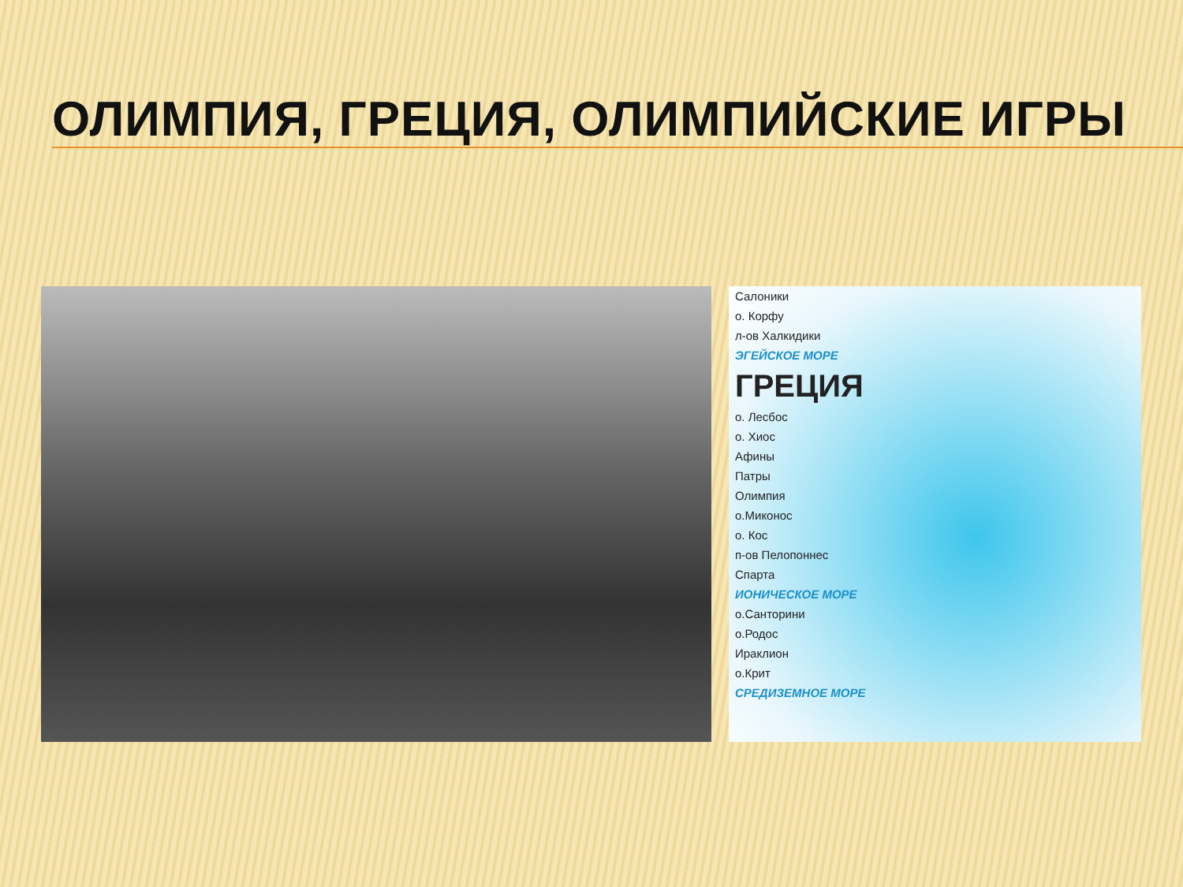ОЛИМПИЯ, ГРЕЦИЯ, ОЛИМПИЙСКИЕ ИГРЫ
Салоники
о. Корфу
л-ов Халкидики
ЭГЕЙСКОЕ МОРЕ
ГРЕЦИЯ
о. Лесбос
о. Хиос
Афины
Патры
Олимпия
о.Миконос
о. Кос
п-ов Пелопоннес
Спарта
ИОНИЧЕСКОЕ МОРЕ
о.Санторини
о.Родос
Ираклион
о.Крит
СРЕДИЗЕМНОЕ МОРЕ